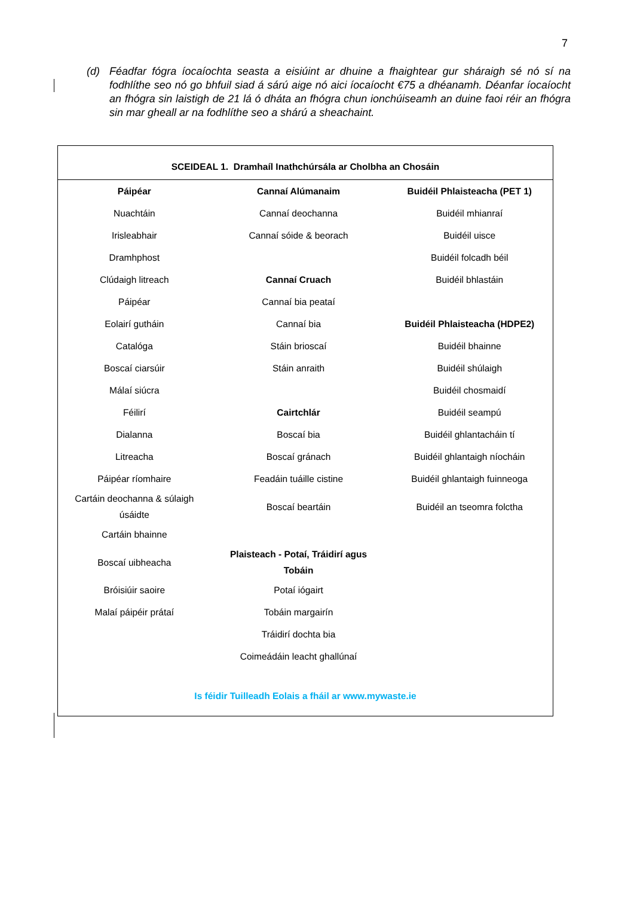7
(d) Féadfar fógra íocaíochta seasta a eisiúint ar dhuine a fhaightear gur sháraigh sé nó sí na fodhlíthe seo nó go bhfuil siad á sárú aige nó aici íocaíocht €75 a dhéanamh. Déanfar íocaíocht an fhógra sin laistigh de 21 lá ó dháta an fhógra chun ionchúiseamh an duine faoi réir an fhógra sin mar gheall ar na fodhlíthe seo a shárú a sheachaint.
| SCEIDEAL 1. Dramhaíl Inathchúrsála ar Cholbha an Chosáin | | |
| --- | --- | --- |
| Páipéar | Cannaí Alúmanaim | Buidéil Phlaisteacha (PET 1) |
| Nuachtáin | Cannaí deochanna | Buidéil mhianraí |
| Irisleabhair | Cannaí sóide & beorach | Buidéil uisce |
| Dramhphost | | Buidéil folcadh béil |
| Clúdaigh litreach | Cannaí Cruach | Buidéil bhlastáin |
| Páipéar | Cannaí bia peataí | |
| Eolairí gutháin | Cannaí bia | Buidéil Phlaisteacha (HDPE2) |
| Catalóga | Stáin brioscaí | Buidéil bhainne |
| Boscaí ciarsúir | Stáin anraith | Buidéil shúlaigh |
| Málaí siúcra | | Buidéil chosmaidí |
| Féilirí | Cairtchlár | Buidéil seampú |
| Dialanna | Boscaí bia | Buidéil ghlantacháin tí |
| Litreacha | Boscaí gránach | Buidéil ghlantaigh níocháin |
| Páipéar ríomhaire | Feadáin tuáille cistine | Buidéil ghlantaigh fuinneoga |
| Cartáin deochanna & súlaigh úsáidte | Boscaí beartáin | Buidéil an tseomra folctha |
| Cartáin bhainne | | |
| Boscaí uibheacha | Plaisteach - Potaí, Tráidirí agus Tobáin | |
| Bróisiúir saoire | Potaí iógairt | |
| Malaí páipéir prátaí | Tobáin margairín | |
| | Tráidirí dochta bia | |
| | Coimeádáin leacht ghallúnaí | |
| Is féidir Tuilleadh Eolais a fháil ar www.mywaste.ie | | |